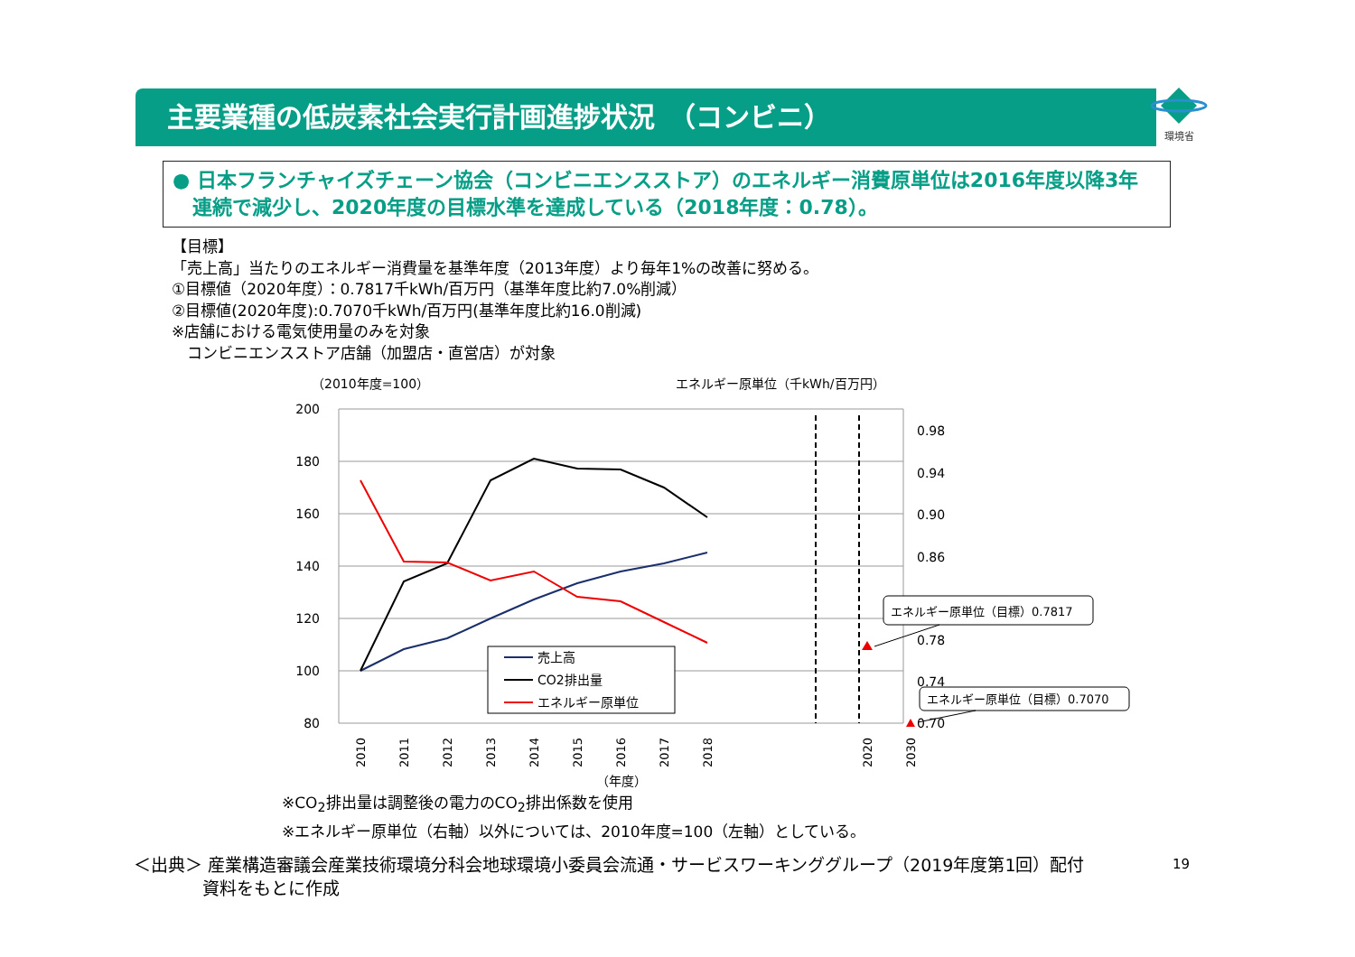主要業種の低炭素社会実行計画進捗状況　（コンビニ） 環境省
● 日本フランチャイズチェーン協会（コンビニエンスストア）のエネルギー消費原単位は2016年度以降3年
　連続で減少し、2020年度の目標水準を達成している（2018年度：0.78）。
【目標】
「売上高」当たりのエネルギー消費量を基準年度（2013年度）より毎年1%の改善に努める。
①目標値（2020年度）：0.7817千kWh/百万円（基準年度比約7.0%削減）
②目標値(2020年度):0.7070千kWh/百万円(基準年度比約16.0削減)
※店舗における電気使用量のみを対象
　コンビニエンスストア店舗（加盟店・直営店）が対象
（2010年度=100）
エネルギー原単位（千kWh/百万円）
200
180
160
140
120
100
80
0.98
0.94
0.90
0.86
0.78
0.74
0.70
2010
2011
2012
2013
2014
2015
2016
2017
2018
2020
2030
（年度）
売上高
CO2排出量
エネルギー原単位
エネルギー原単位（目標）0.7817
エネルギー原単位（目標）0.7070
※CO<sub>2</sub>排出量は調整後の電力のCO<sub>2</sub>排出係数を使用
※エネルギー原単位（右軸）以外については、2010年度=100（左軸）としている。
＜出典＞ 産業構造審議会産業技術環境分科会地球環境小委員会流通・サービスワーキンググループ（2019年度第1回）配付
　　　　資料をもとに作成
19